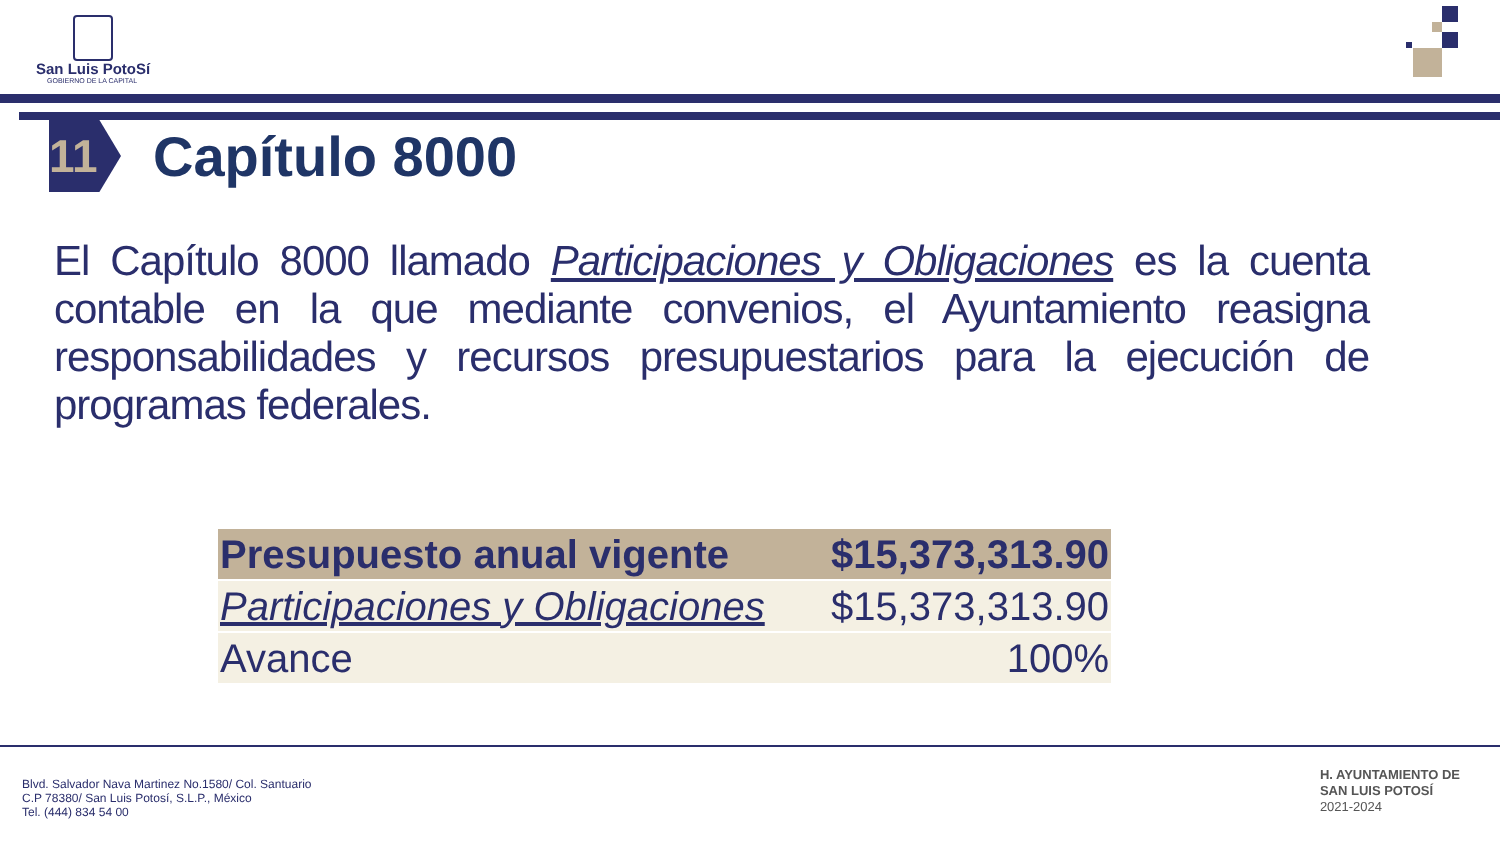San Luis PotoSí
GOBIERNO DE LA CAPITAL
11
Capítulo 8000
El Capítulo 8000 llamado Participaciones y Obligaciones es la cuenta contable en la que mediante convenios, el Ayuntamiento reasigna responsabilidades y recursos presupuestarios para la ejecución de programas federales.
| Presupuesto anual vigente | $15,373,313.90 |
| Participaciones y Obligaciones | $15,373,313.90 |
| Avance | 100% |
Blvd. Salvador Nava Martinez No.1580/ Col. Santuario
C.P 78380/ San Luis Potosí, S.L.P., México
Tel. (444) 834 54 00
H. AYUNTAMIENTO DE
SAN LUIS POTOSÍ
2021-2024